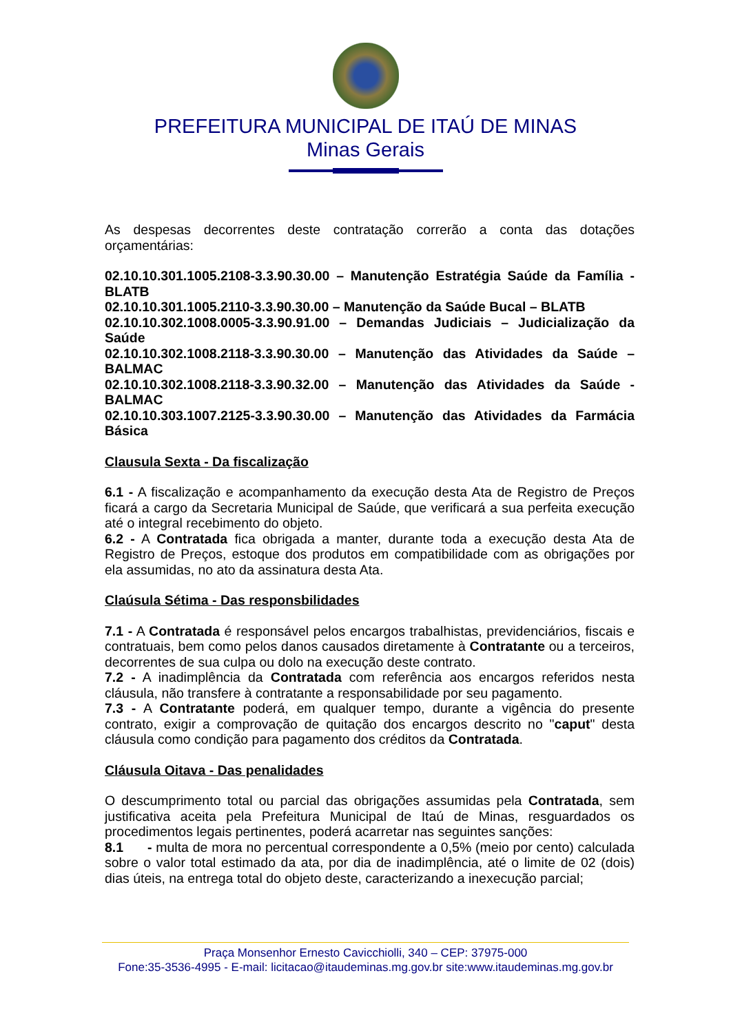PREFEITURA MUNICIPAL DE ITAÚ DE MINAS
Minas Gerais
As despesas decorrentes deste contratação correrão a conta das dotações orçamentárias:
02.10.10.301.1005.2108-3.3.90.30.00 – Manutenção Estratégia Saúde da Família - BLATB
02.10.10.301.1005.2110-3.3.90.30.00 – Manutenção da Saúde Bucal – BLATB
02.10.10.302.1008.0005-3.3.90.91.00 – Demandas Judiciais – Judicialização da Saúde
02.10.10.302.1008.2118-3.3.90.30.00 – Manutenção das Atividades da Saúde – BALMAC
02.10.10.302.1008.2118-3.3.90.32.00 – Manutenção das Atividades da Saúde - BALMAC
02.10.10.303.1007.2125-3.3.90.30.00 – Manutenção das Atividades da Farmácia Básica
Clausula Sexta - Da fiscalização
6.1 - A fiscalização e acompanhamento da execução desta Ata de Registro de Preços ficará a cargo da Secretaria Municipal de Saúde, que verificará a sua perfeita execução até o integral recebimento do objeto.
6.2 - A Contratada fica obrigada a manter, durante toda a execução desta Ata de Registro de Preços, estoque dos produtos em compatibilidade com as obrigações por ela assumidas, no ato da assinatura desta Ata.
Claúsula Sétima - Das responsbilidades
7.1 - A Contratada é responsável pelos encargos trabalhistas, previdenciários, fiscais e contratuais, bem como pelos danos causados diretamente à Contratante ou a terceiros, decorrentes de sua culpa ou dolo na execução deste contrato.
7.2 - A inadimplência da Contratada com referência aos encargos referidos nesta cláusula, não transfere à contratante a responsabilidade por seu pagamento.
7.3 - A Contratante poderá, em qualquer tempo, durante a vigência do presente contrato, exigir a comprovação de quitação dos encargos descrito no "caput" desta cláusula como condição para pagamento dos créditos da Contratada.
Cláusula Oitava - Das penalidades
O descumprimento total ou parcial das obrigações assumidas pela Contratada, sem justificativa aceita pela Prefeitura Municipal de Itaú de Minas, resguardados os procedimentos legais pertinentes, poderá acarretar nas seguintes sanções:
8.1 - multa de mora no percentual correspondente a 0,5% (meio por cento) calculada sobre o valor total estimado da ata, por dia de inadimplência, até o limite de 02 (dois) dias úteis, na entrega total do objeto deste, caracterizando a inexecução parcial;
Praça Monsenhor Ernesto Cavicchiolli, 340 – CEP: 37975-000
Fone:35-3536-4995 - E-mail: licitacao@itaudeminas.mg.gov.br site:www.itaudeminas.mg.gov.br